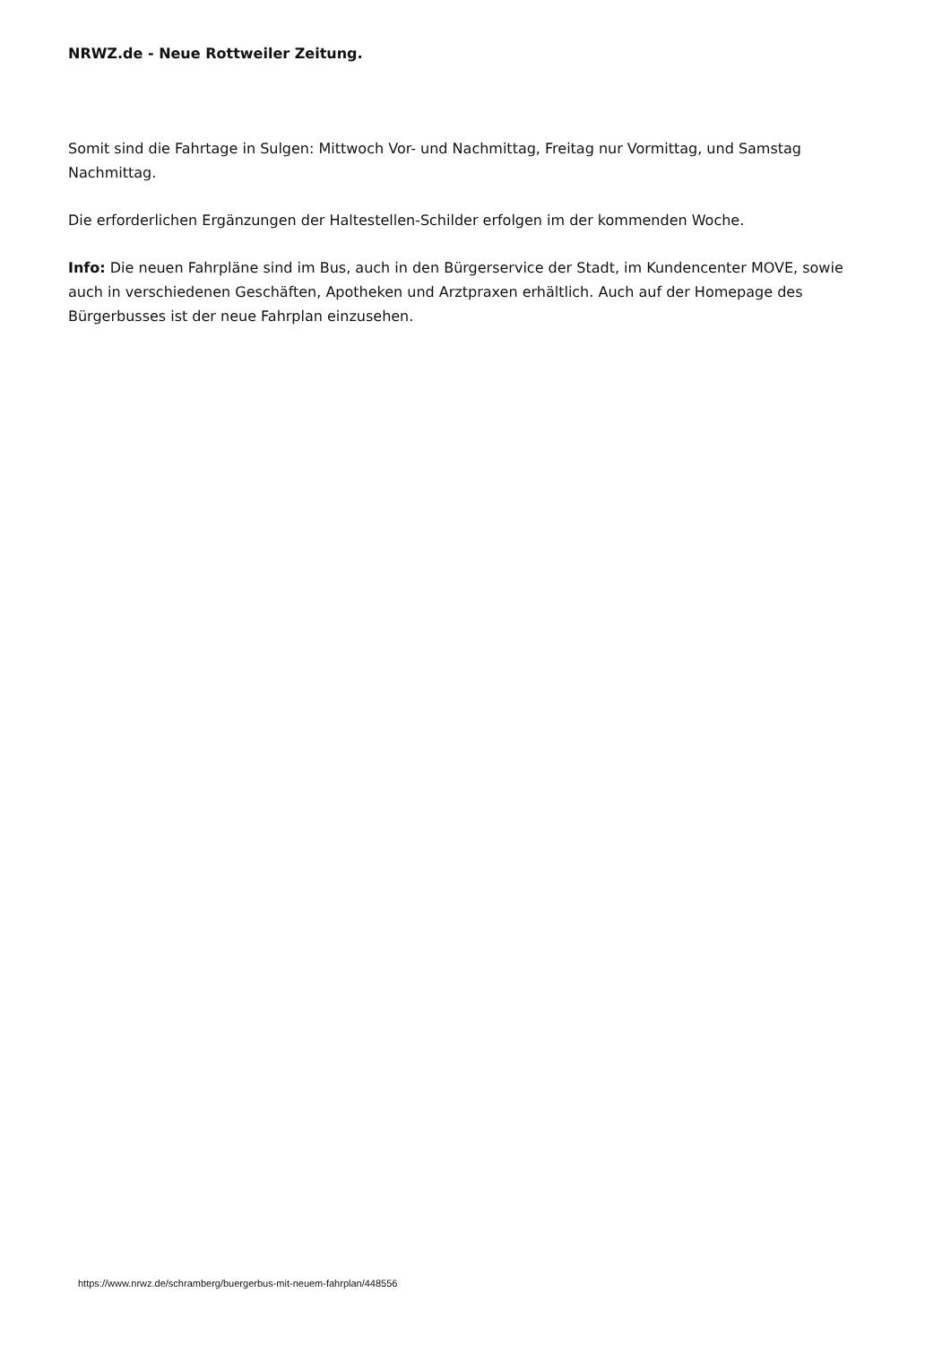NRWZ.de - Neue Rottweiler Zeitung.
Somit sind die Fahrtage in Sulgen: Mittwoch Vor- und Nachmittag, Freitag nur Vormittag, und Samstag Nachmittag.
Die erforderlichen Ergänzungen der Haltestellen-Schilder erfolgen im der kommenden Woche.
Info: Die neuen Fahrpläne sind im Bus, auch in den Bürgerservice der Stadt, im Kundencenter MOVE, sowie auch in verschiedenen Geschäften, Apotheken und Arztpraxen erhältlich. Auch auf der Homepage des Bürgerbusses ist der neue Fahrplan einzusehen.
https://www.nrwz.de/schramberg/buergerbus-mit-neuem-fahrplan/448556